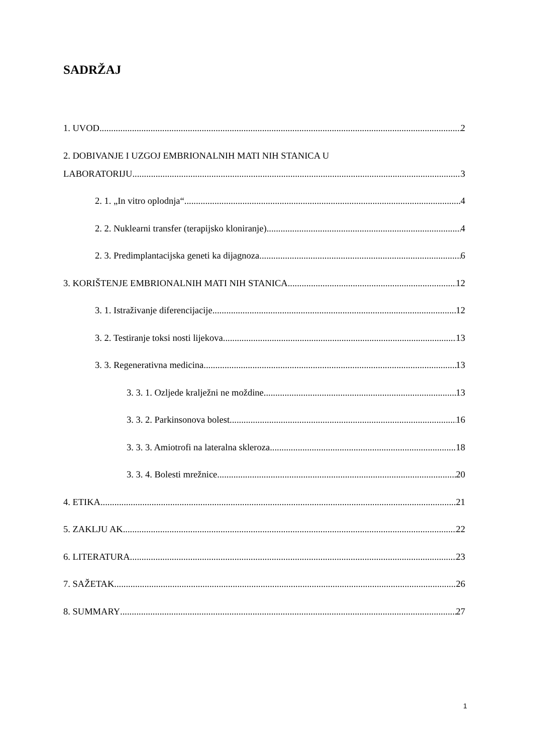SADRŽAJ
1. UVOD 2
2. DOBIVANJE I UZGOJ EMBRIONALNIH MATI NIH STANICA U
LABORATORIJU 3
2. 1. „In vitro oplodnja“ 4
2. 2. Nuklearni transfer (terapijsko kloniranje) 4
2. 3. Predimplantacijska geneti ka dijagnoza 6
3. KORIŠTENJE EMBRIONALNIH MATI NIH STANICA 12
3. 1. Istraživanje diferencijacije 12
3. 2. Testiranje toksi nosti lijekova 13
3. 3. Regenerativna medicina 13
3. 3. 1. Ozljede kralježni ne moždine 13
3. 3. 2. Parkinsonova bolest 16
3. 3. 3. Amiotrofi na lateralna skleroza 18
3. 3. 4. Bolesti mrežnice 20
4. ETIKA 21
5. ZAKLJU AK 22
6. LITERATURA 23
7. SAŽETAK 26
8. SUMMARY 27
1